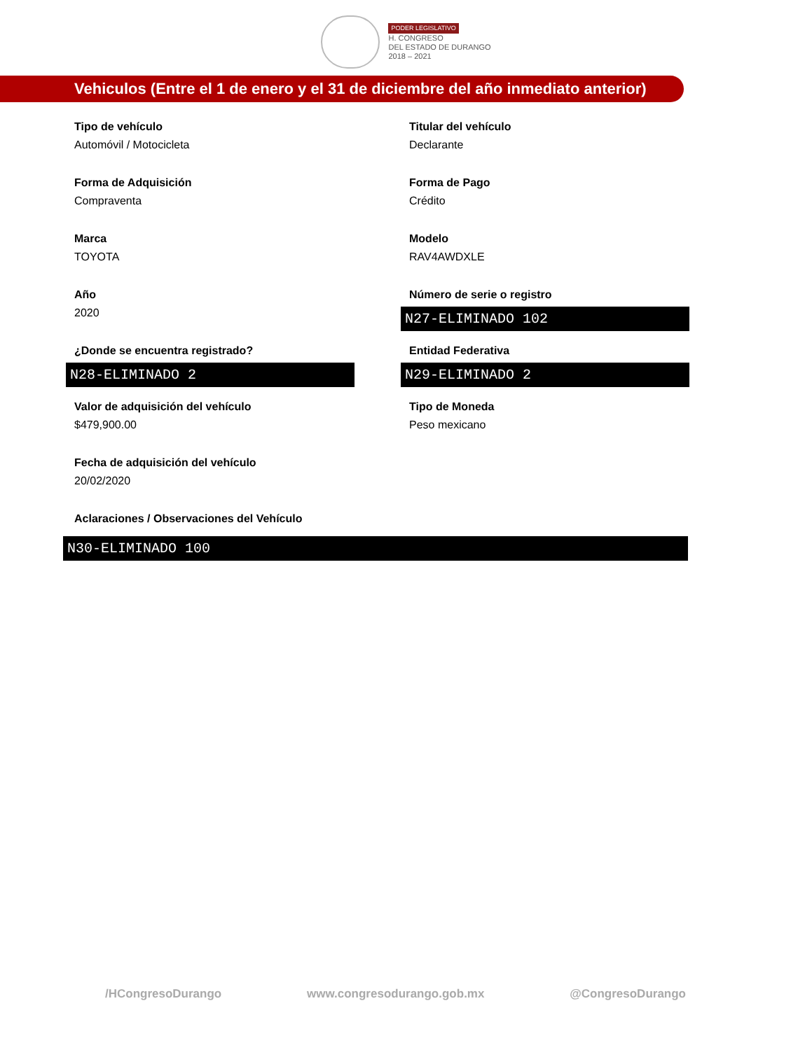PODER LEGISLATIVO
H. CONGRESO
DEL ESTADO DE DURANGO
2018 – 2021
Vehiculos (Entre el 1 de enero y el 31 de diciembre del año inmediato anterior)
Tipo de vehículo
Automóvil / Motocicleta
Titular del vehículo
Declarante
Forma de Adquisición
Compraventa
Forma de Pago
Crédito
Marca
TOYOTA
Modelo
RAV4AWDXLE
Año
2020
Número de serie o registro
N27-ELIMINADO 102
¿Donde se encuentra registrado?
N28-ELIMINADO 2
Entidad Federativa
N29-ELIMINADO 2
Valor de adquisición del vehículo
$479,900.00
Tipo de Moneda
Peso mexicano
Fecha de adquisición del vehículo
20/02/2020
Aclaraciones / Observaciones del Vehículo
N30-ELIMINADO 100
/HCongresoDurango www.congresodurango.gob.mx @CongresoDurango